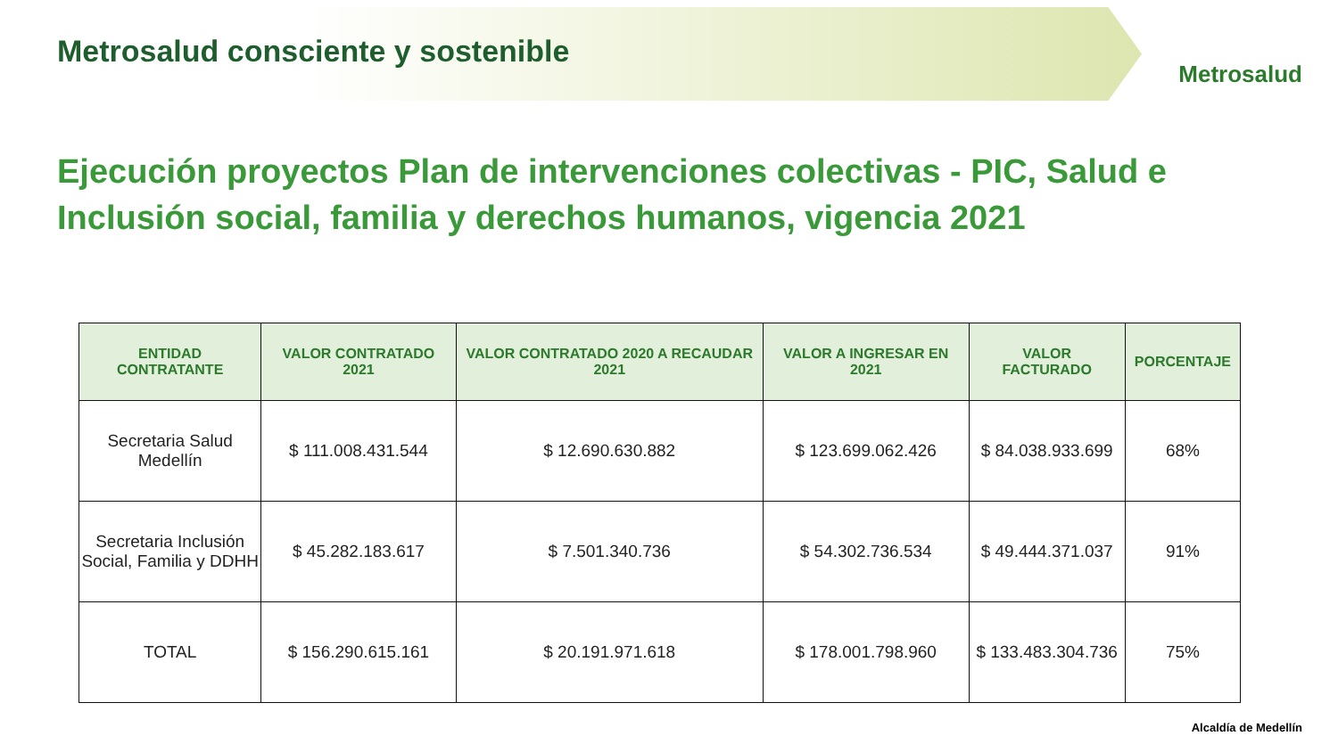Metrosalud consciente y sostenible
Metrosalud
Ejecución proyectos Plan de intervenciones colectivas - PIC, Salud e Inclusión social, familia y derechos humanos, vigencia 2021
| ENTIDAD CONTRATANTE | VALOR CONTRATADO 2021 | VALOR CONTRATADO 2020 A RECAUDAR 2021 | VALOR A INGRESAR EN 2021 | VALOR FACTURADO | PORCENTAJE |
| --- | --- | --- | --- | --- | --- |
| Secretaria Salud Medellín | $ 111.008.431.544 | $ 12.690.630.882 | $ 123.699.062.426 | $ 84.038.933.699 | 68% |
| Secretaria Inclusión Social, Familia y DDHH | $ 45.282.183.617 | $ 7.501.340.736 | $ 54.302.736.534 | $ 49.444.371.037 | 91% |
| TOTAL | $ 156.290.615.161 | $ 20.191.971.618 | $ 178.001.798.960 | $ 133.483.304.736 | 75% |
Alcaldía de Medellín